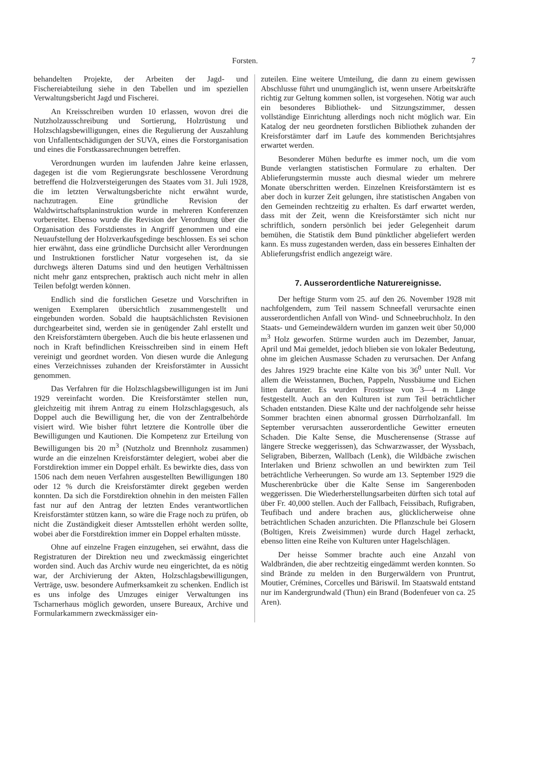Forsten. 7
behandelten Projekte, der Arbeiten der Jagd- und Fischereiabteilung siehe in den Tabellen und im speziellen Verwaltungsbericht Jagd und Fischerei.
An Kreisschreiben wurden 10 erlassen, wovon drei die Nutzholzausschreibung und Sortierung, Holzrüstung und Holzschlagsbewilligungen, eines die Regulierung der Auszahlung von Unfallentschädigungen der SUVA, eines die Forstorganisation und eines die Forstkassarechnungen betreffen.
Verordnungen wurden im laufenden Jahre keine erlassen, dagegen ist die vom Regierungsrate beschlossene Verordnung betreffend die Holzversteigerungen des Staates vom 31. Juli 1928, die im letzten Verwaltungsberichte nicht erwähnt wurde, nachzutragen. Eine gründliche Revision der Waldwirtschaftsplaninstruktion wurde in mehreren Konferenzen vorbereitet. Ebenso wurde die Revision der Verordnung über die Organisation des Forstdienstes in Angriff genommen und eine Neuaufstellung der Holzverkaufsgedinge beschlossen. Es sei schon hier erwähnt, dass eine gründliche Durchsicht aller Verordnungen und Instruktionen forstlicher Natur vorgesehen ist, da sie durchwegs älteren Datums sind und den heutigen Verhältnissen nicht mehr ganz entsprechen, praktisch auch nicht mehr in allen Teilen befolgt werden können.
Endlich sind die forstlichen Gesetze und Vorschriften in wenigen Exemplaren übersichtlich zusammengestellt und eingebunden worden. Sobald die hauptsächlichsten Revisionen durchgearbeitet sind, werden sie in genügender Zahl erstellt und den Kreisforstämtern übergeben. Auch die bis heute erlassenen und noch in Kraft befindlichen Kreisschreiben sind in einem Heft vereinigt und geordnet worden. Von diesen wurde die Anlegung eines Verzeichnisses zuhanden der Kreisforstämter in Aussicht genommen.
Das Verfahren für die Holzschlagsbewilligungen ist im Juni 1929 vereinfacht worden. Die Kreisforstämter stellen nun, gleichzeitig mit ihrem Antrag zu einem Holzschlagsgesuch, als Doppel auch die Bewilligung her, die von der Zentralbehörde visiert wird. Wie bisher führt letztere die Kontrolle über die Bewilligungen und Kautionen. Die Kompetenz zur Erteilung von Bewilligungen bis 20 m<sup>3</sup> (Nutzholz und Brennholz zusammen) wurde an die einzelnen Kreisforstämter delegiert, wobei aber die Forstdirektion immer ein Doppel erhält. Es bewirkte dies, dass von 1506 nach dem neuen Verfahren ausgestellten Bewilligungen 180 oder 12 % durch die Kreisforstämter direkt gegeben werden konnten. Da sich die Forstdirektion ohnehin in den meisten Fällen fast nur auf den Antrag der letzten Endes verantwortlichen Kreisforstämter stützen kann, so wäre die Frage noch zu prüfen, ob nicht die Zuständigkeit dieser Amtsstellen erhöht werden sollte, wobei aber die Forstdirektion immer ein Doppel erhalten müsste.
Ohne auf einzelne Fragen einzugehen, sei erwähnt, dass die Registraturen der Direktion neu und zweckmässig eingerichtet worden sind. Auch das Archiv wurde neu eingerichtet, da es nötig war, der Archivierung der Akten, Holzschlagsbewilligungen, Verträge, usw. besondere Aufmerksamkeit zu schenken. Endlich ist es uns infolge des Umzuges einiger Verwaltungen ins Tscharnerhaus möglich geworden, unsere Bureaux, Archive und Formularkammern zweckmässiger ein-
zuteilen. Eine weitere Umteilung, die dann zu einem gewissen Abschlusse führt und unumgänglich ist, wenn unsere Arbeitskräfte richtig zur Geltung kommen sollen, ist vorgesehen. Nötig war auch ein besonderes Bibliothek- und Sitzungszimmer, dessen vollständige Einrichtung allerdings noch nicht möglich war. Ein Katalog der neu geordneten forstlichen Bibliothek zuhanden der Kreisforstämter darf im Laufe des kommenden Berichtsjahres erwartet werden.
Besonderer Mühen bedurfte es immer noch, um die vom Bunde verlangten statistischen Formulare zu erhalten. Der Ablieferungstermin musste auch diesmal wieder um mehrere Monate überschritten werden. Einzelnen Kreisforstämtern ist es aber doch in kurzer Zeit gelungen, ihre statistischen Angaben von den Gemeinden rechtzeitig zu erhalten. Es darf erwartet werden, dass mit der Zeit, wenn die Kreisforstämter sich nicht nur schriftlich, sondern persönlich bei jeder Gelegenheit darum bemühen, die Statistik dem Bund pünktlicher abgeliefert werden kann. Es muss zugestanden werden, dass ein besseres Einhalten der Ablieferungsfrist endlich angezeigt wäre.
7. Ausserordentliche Naturereignisse.
Der heftige Sturm vom 25. auf den 26. November 1928 mit nachfolgendem, zum Teil nassem Schneefall verursachte einen ausserordentlichen Anfall von Wind- und Schneebruchholz. In den Staats- und Gemeindewäldern wurden im ganzen weit über 50,000 m<sup>3</sup> Holz geworfen. Stürme wurden auch im Dezember, Januar, April und Mai gemeldet, jedoch blieben sie von lokaler Bedeutung, ohne im gleichen Ausmasse Schaden zu verursachen. Der Anfang des Jahres 1929 brachte eine Kälte von bis 36<sup>0</sup> unter Null. Vor allem die Weisstannen, Buchen, Pappeln, Nussbäume und Eichen litten darunter. Es wurden Frostrisse von 3—4 m Länge festgestellt. Auch an den Kulturen ist zum Teil beträchtlicher Schaden entstanden. Diese Kälte und der nachfolgende sehr heisse Sommer brachten einen abnormal grossen Dürrholzanfall. Im September verursachten ausserordentliche Gewitter erneuten Schaden. Die Kalte Sense, die Muscherensense (Strasse auf längere Strecke weggerissen), das Schwarzwasser, der Wyssbach, Seligraben, Biberzen, Wallbach (Lenk), die Wildbäche zwischen Interlaken und Brienz schwollen an und bewirkten zum Teil beträchtliche Verheerungen. So wurde am 13. September 1929 die Muscherenbrücke über die Kalte Sense im Sangerenboden weggerissen. Die Wiederherstellungsarbeiten dürften sich total auf über Fr. 40,000 stellen. Auch der Fallbach, Feissibach, Rufigraben, Teufibach und andere brachen aus, glücklicherweise ohne beträchtlichen Schaden anzurichten. Die Pflanzschule bei Glosern (Boltigen, Kreis Zweisimmen) wurde durch Hagel zerhackt, ebenso litten eine Reihe von Kulturen unter Hagelschlägen.
Der heisse Sommer brachte auch eine Anzahl von Waldbränden, die aber rechtzeitig eingedämmt werden konnten. So sind Brände zu melden in den Burgerwäldern von Pruntrut, Moutier, Crémines, Corcelles und Bäriswil. Im Staatswald entstand nur im Kandergrundwald (Thun) ein Brand (Bodenfeuer von ca. 25 Aren).